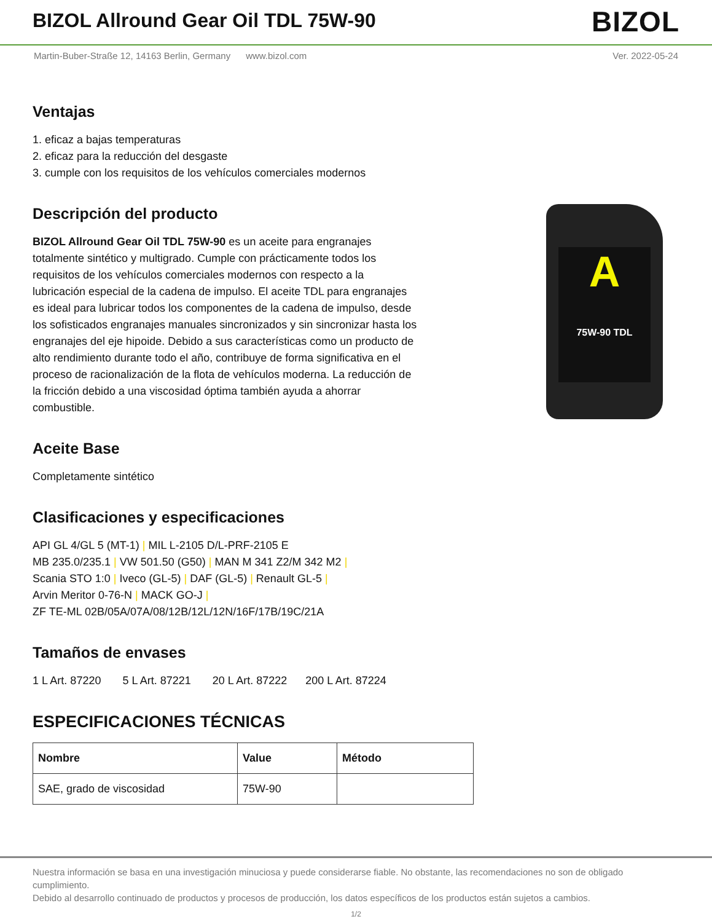BIZOL Allround Gear Oil TDL 75W-90
BIZOL
Martin-Buber-Straße 12, 14163 Berlin, Germany www.bizol.com Ver. 2022-05-24
A
75W-90 TDL
Ventajas
1. eficaz a bajas temperaturas
2. eficaz para la reducción del desgaste
3. cumple con los requisitos de los vehículos comerciales modernos
Descripción del producto
BIZOL Allround Gear Oil TDL 75W-90 es un aceite para engranajes totalmente sintético y multigrado. Cumple con prácticamente todos los requisitos de los vehículos comerciales modernos con respecto a la lubricación especial de la cadena de impulso. El aceite TDL para engranajes es ideal para lubricar todos los componentes de la cadena de impulso, desde los sofisticados engranajes manuales sincronizados y sin sincronizar hasta los engranajes del eje hipoide. Debido a sus características como un producto de alto rendimiento durante todo el año, contribuye de forma significativa en el proceso de racionalización de la flota de vehículos moderna. La reducción de la fricción debido a una viscosidad óptima también ayuda a ahorrar combustible.
Aceite Base
Completamente sintético
Clasificaciones y especificaciones
API GL 4/GL 5 (MT-1) | MIL L-2105 D/L-PRF-2105 E
MB 235.0/235.1 | VW 501.50 (G50) | MAN M 341 Z2/M 342 M2 |
Scania STO 1:0 | Iveco (GL-5) | DAF (GL-5) | Renault GL-5 |
Arvin Meritor 0-76-N | MACK GO-J |
ZF TE-ML 02B/05A/07A/08/12B/12L/12N/16F/17B/19C/21A
Tamaños de envases
1 L Art. 87220 5 L Art. 87221 20 L Art. 87222 200 L Art. 87224
ESPECIFICACIONES TÉCNICAS
| Nombre | Value | Método |
| --- | --- | --- |
| SAE, grado de viscosidad | 75W-90 | |
Nuestra información se basa en una investigación minuciosa y puede considerarse fiable. No obstante, las recomendaciones no son de obligado cumplimiento.
Debido al desarrollo continuado de productos y procesos de producción, los datos específicos de los productos están sujetos a cambios.
1/2